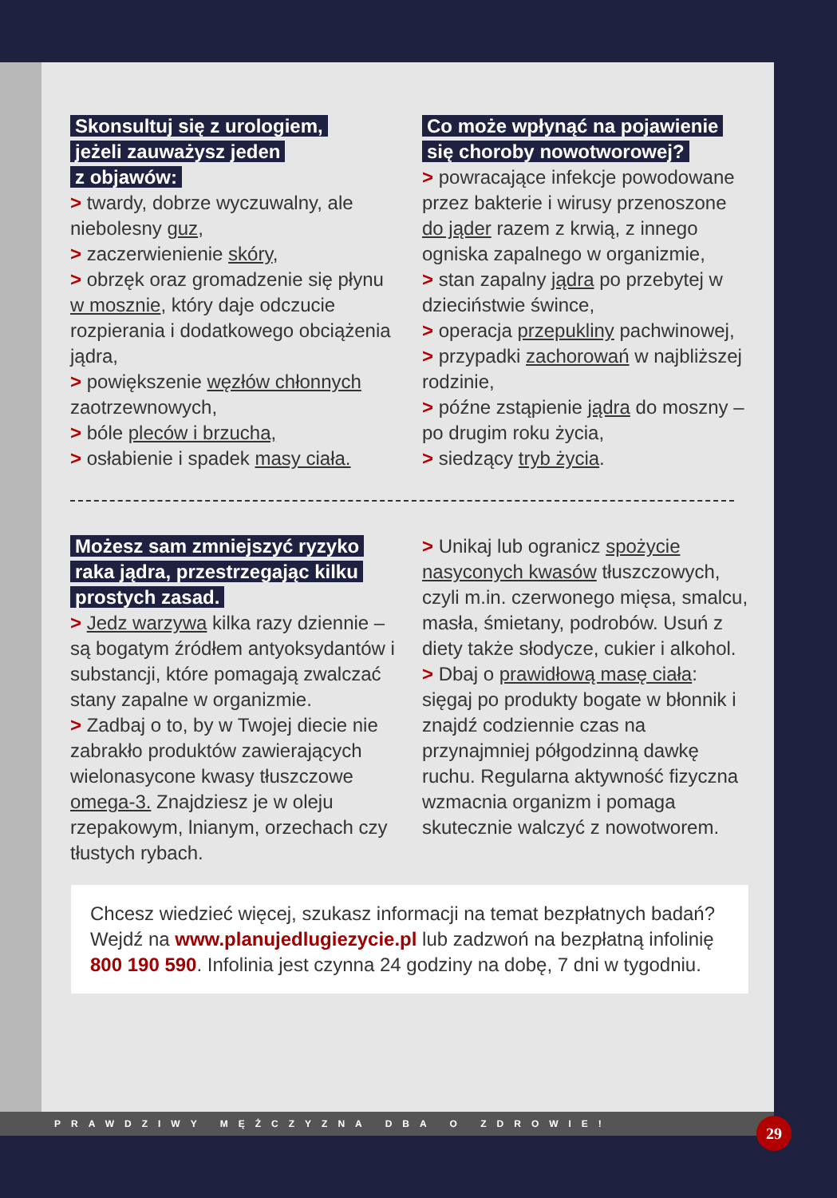Skonsultuj się z urologiem,
jeżeli zauważysz jeden
z objawów:
> twardy, dobrze wyczuwalny, ale niebolesny guz,
> zaczerwienienie skóry,
> obrzęk oraz gromadzenie się płynu w mosznie, który daje odczucie rozpierania i dodatkowego obciążenia jądra,
> powiększenie węzłów chłonnych zaotrzewnowych,
> bóle pleców i brzucha,
> osłabienie i spadek masy ciała.
Co może wpłynąć na pojawienie
się choroby nowotworowej?
> powracające infekcje powodowane przez bakterie i wirusy przenoszone do jąder razem z krwią, z innego ogniska zapalnego w organizmie,
> stan zapalny jądra po przebytej w dzieciństwie śwince,
> operacja przepukliny pachwinowej,
> przypadki zachorowań w najbliższej rodzinie,
> późne zstąpienie jądra do moszny – po drugim roku życia,
> siedzący tryb życia.
Możesz sam zmniejszyć ryzyko
raka jądra, przestrzegając kilku
prostych zasad.
> Jedz warzywa kilka razy dziennie – są bogatym źródłem antyoksydantów i substancji, które pomagają zwalczać stany zapalne w organizmie.
> Zadbaj o to, by w Twojej diecie nie zabrakło produktów zawierających wielonasycone kwasy tłuszczowe omega-3. Znajdziesz je w oleju rzepakowym, lnianym, orzechach czy tłustych rybach.
> Unikaj lub ogranicz spożycie nasyconych kwasów tłuszczowych, czyli m.in. czerwonego mięsa, smalcu, masła, śmietany, podrobów. Usuń z diety także słodycze, cukier i alkohol.
> Dbaj o prawidłową masę ciała: sięgaj po produkty bogate w błonnik i znajdź codziennie czas na przynajmniej półgodzinną dawkę ruchu. Regularna aktywność fizyczna wzmacnia organizm i pomaga skutecznie walczyć z nowotworem.
Chcesz wiedzieć więcej, szukasz informacji na temat bezpłatnych badań? Wejdź na www.planujedlugiezycie.pl lub zadzwoń na bezpłatną infolinię 800 190 590. Infolinia jest czynna 24 godziny na dobę, 7 dni w tygodniu.
PRAWDZIWY MĘŻCZYZNA DBA O ZDROWIE! 29